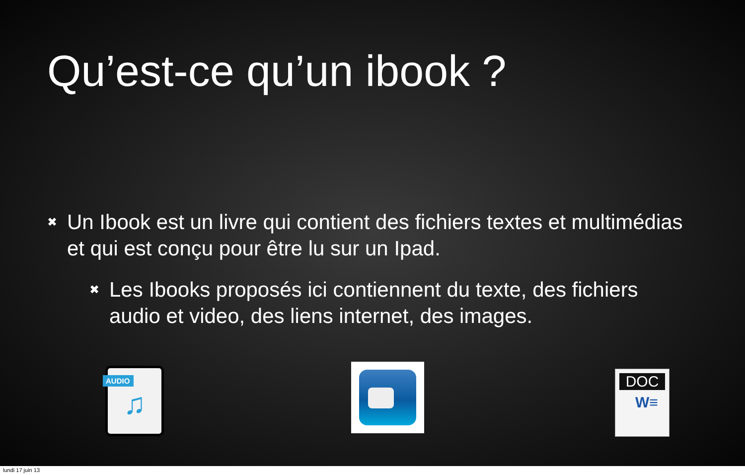Qu’est-ce qu’un ibook ?
✖ Un Ibook est un livre qui contient des fichiers textes et multimédias et qui est conçu pour être lu sur un Ipad.
✖ Les Ibooks proposés ici contiennent du texte, des fichiers audio et video, des liens internet, des images.
AUDIO
♫
DOC
W≡
lundi 17 juin 13